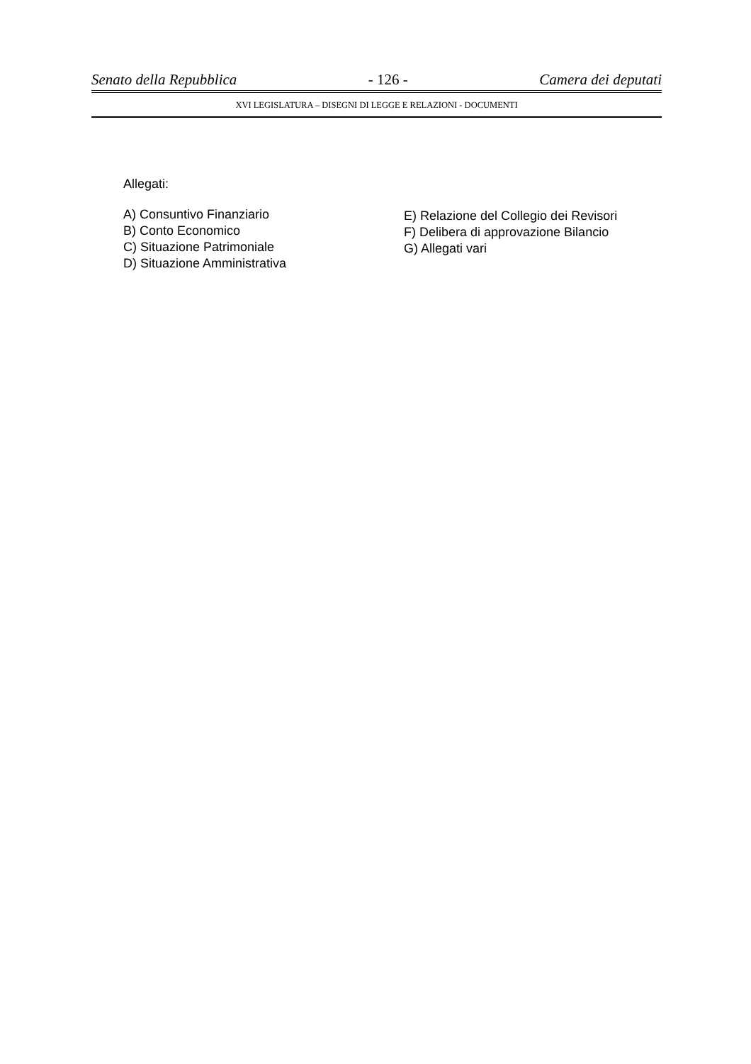Senato della Repubblica - 126 - Camera dei deputati
XVI LEGISLATURA – DISEGNI DI LEGGE E RELAZIONI - DOCUMENTI
Allegati:
A) Consuntivo Finanziario
B) Conto Economico
C) Situazione Patrimoniale
D) Situazione Amministrativa
E) Relazione del Collegio dei Revisori
F) Delibera di approvazione Bilancio
G) Allegati vari